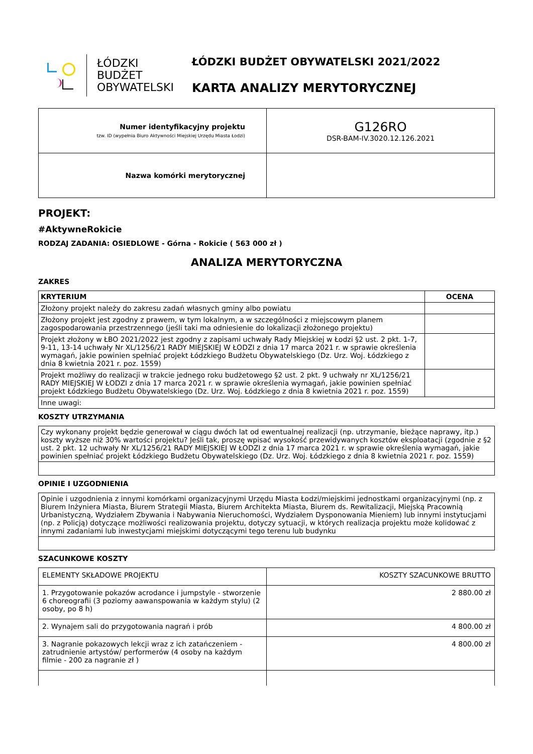ŁÓDZKI
BUDŻET
OBYWATELSKI
ŁÓDZKI BUDŻET OBYWATELSKI 2021/2022
KARTA ANALIZY MERYTORYCZNEJ
| Numer identyfikacyjny projektu tzw. ID (wypełnia Biuro Aktywności Miejskiej Urzędu Miasta Łodzi) | G126RO DSR-BAM-IV.3020.12.126.2021 |
| Nazwa komórki merytorycznej | |
PROJEKT:
#AktywneRokicie
RODZAJ ZADANIA: OSIEDLOWE - Górna - Rokicie ( 563 000 zł )
ANALIZA MERYTORYCZNA
ZAKRES
| KRYTERIUM | OCENA |
| --- | --- |
| Złożony projekt należy do zakresu zadań własnych gminy albo powiatu | |
| Złożony projekt jest zgodny z prawem, w tym lokalnym, a w szczególności z miejscowym planem zagospodarowania przestrzennego (jeśli taki ma odniesienie do lokalizacji złożonego projektu) | |
| Projekt złożony w ŁBO 2021/2022 jest zgodny z zapisami uchwały Rady Miejskiej w Łodzi §2 ust. 2 pkt. 1-7, 9-11, 13-14 uchwały Nr XL/1256/21 RADY MIEJSKIEJ W ŁODZI z dnia 17 marca 2021 r. w sprawie określenia wymagań, jakie powinien spełniać projekt Łódzkiego Budżetu Obywatelskiego (Dz. Urz. Woj. Łódzkiego z dnia 8 kwietnia 2021 r. poz. 1559) | |
| Projekt możliwy do realizacji w trakcie jednego roku budżetowego §2 ust. 2 pkt. 9 uchwały nr XL/1256/21 RADY MIEJSKIEJ W ŁODZI z dnia 17 marca 2021 r. w sprawie określenia wymagań, jakie powinien spełniać projekt Łódzkiego Budżetu Obywatelskiego (Dz. Urz. Woj. Łódzkiego z dnia 8 kwietnia 2021 r. poz. 1559) | |
| Inne uwagi: | |
KOSZTY UTRZYMANIA
| Czy wykonany projekt będzie generował w ciągu dwóch lat od ewentualnej realizacji (np. utrzymanie, bieżące naprawy, itp.) koszty wyższe niż 30% wartości projektu? Jeśli tak, proszę wpisać wysokość przewidywanych kosztów eksploatacji (zgodnie z §2 ust. 2 pkt. 12 uchwały Nr XL/1256/21 RADY MIEJSKIEJ W ŁODZI z dnia 17 marca 2021 r. w sprawie określenia wymagań, jakie powinien spełniać projekt Łódzkiego Budżetu Obywatelskiego (Dz. Urz. Woj. Łódzkiego z dnia 8 kwietnia 2021 r. poz. 1559) |
OPINIE I UZGODNIENIA
| Opinie i uzgodnienia z innymi komórkami organizacyjnymi Urzędu Miasta Łodzi/miejskimi jednostkami organizacyjnymi (np. z Biurem Inżyniera Miasta, Biurem Strategii Miasta, Biurem Architekta Miasta, Biurem ds. Rewitalizacji, Miejską Pracownią Urbanistyczną, Wydziałem Zbywania i Nabywania Nieruchomości, Wydziałem Dysponowania Mieniem) lub innymi instytucjami (np. z Policją) dotyczące możliwości realizowania projektu, dotyczy sytuacji, w których realizacja projektu może kolidować z innymi zadaniami lub inwestycjami miejskimi dotyczącymi tego terenu lub budynku |
SZACUNKOWE KOSZTY
| ELEMENTY SKŁADOWE PROJEKTU | KOSZTY SZACUNKOWE BRUTTO |
| 1. Przygotowanie pokazów acrodance i jumpstyle - stworzenie 6 choreografii (3 poziomy aawanspowania w każdym stylu) (2 osoby, po 8 h) | 2 880.00 zł |
| 2. Wynajem sali do przygotowania nagrań i prób | 4 800.00 zł |
| 3. Nagranie pokazowych lekcji wraz z ich zatańczeniem - zatrudnienie artystów/ performerów (4 osoby na każdym filmie - 200 za nagranie zł ) | 4 800.00 zł |